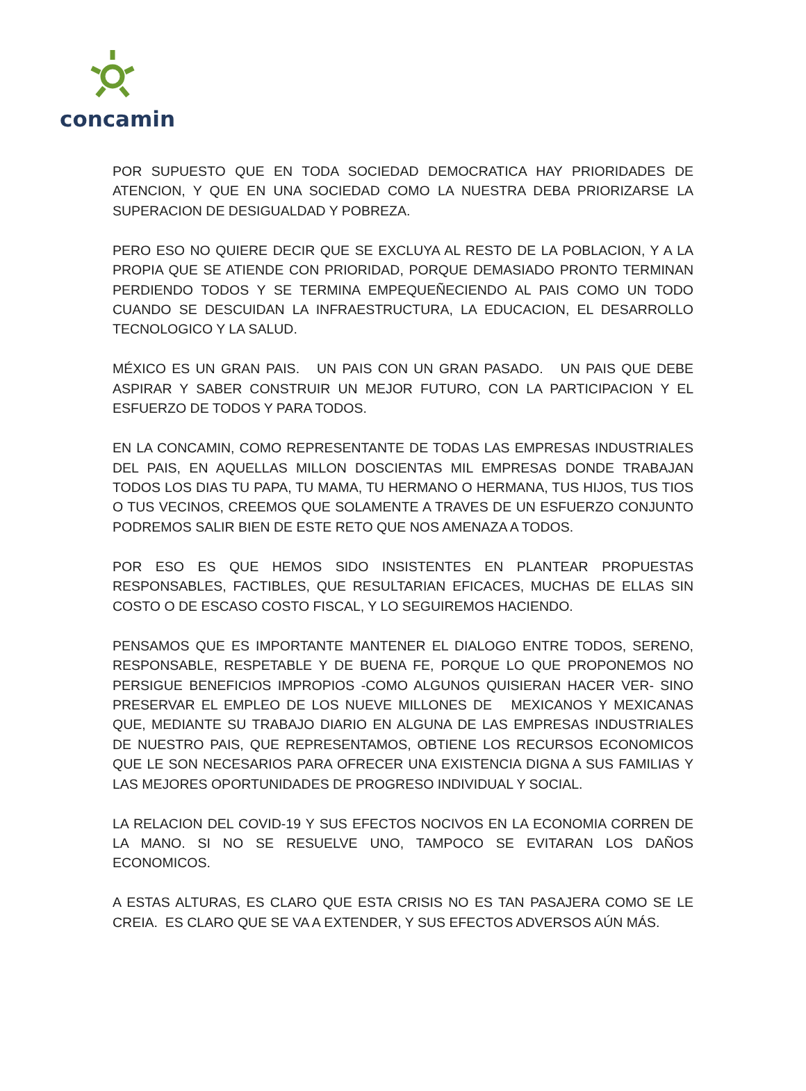concamin
POR SUPUESTO QUE EN TODA SOCIEDAD DEMOCRATICA HAY PRIORIDADES DE ATENCION, Y QUE EN UNA SOCIEDAD COMO LA NUESTRA DEBA PRIORIZARSE LA SUPERACION DE DESIGUALDAD Y POBREZA.
PERO ESO NO QUIERE DECIR QUE SE EXCLUYA AL RESTO DE LA POBLACION, Y A LA PROPIA QUE SE ATIENDE CON PRIORIDAD, PORQUE DEMASIADO PRONTO TERMINAN PERDIENDO TODOS Y SE TERMINA EMPEQUEÑECIENDO AL PAIS COMO UN TODO CUANDO SE DESCUIDAN LA INFRAESTRUCTURA, LA EDUCACION, EL DESARROLLO TECNOLOGICO Y LA SALUD.
MÉXICO ES UN GRAN PAIS. UN PAIS CON UN GRAN PASADO. UN PAIS QUE DEBE ASPIRAR Y SABER CONSTRUIR UN MEJOR FUTURO, CON LA PARTICIPACION Y EL ESFUERZO DE TODOS Y PARA TODOS.
EN LA CONCAMIN, COMO REPRESENTANTE DE TODAS LAS EMPRESAS INDUSTRIALES DEL PAIS, EN AQUELLAS MILLON DOSCIENTAS MIL EMPRESAS DONDE TRABAJAN TODOS LOS DIAS TU PAPA, TU MAMA, TU HERMANO O HERMANA, TUS HIJOS, TUS TIOS O TUS VECINOS, CREEMOS QUE SOLAMENTE A TRAVES DE UN ESFUERZO CONJUNTO PODREMOS SALIR BIEN DE ESTE RETO QUE NOS AMENAZA A TODOS.
POR ESO ES QUE HEMOS SIDO INSISTENTES EN PLANTEAR PROPUESTAS RESPONSABLES, FACTIBLES, QUE RESULTARIAN EFICACES, MUCHAS DE ELLAS SIN COSTO O DE ESCASO COSTO FISCAL, Y LO SEGUIREMOS HACIENDO.
PENSAMOS QUE ES IMPORTANTE MANTENER EL DIALOGO ENTRE TODOS, SERENO, RESPONSABLE, RESPETABLE Y DE BUENA FE, PORQUE LO QUE PROPONEMOS NO PERSIGUE BENEFICIOS IMPROPIOS -COMO ALGUNOS QUISIERAN HACER VER- SINO PRESERVAR EL EMPLEO DE LOS NUEVE MILLONES DE MEXICANOS Y MEXICANAS QUE, MEDIANTE SU TRABAJO DIARIO EN ALGUNA DE LAS EMPRESAS INDUSTRIALES DE NUESTRO PAIS, QUE REPRESENTAMOS, OBTIENE LOS RECURSOS ECONOMICOS QUE LE SON NECESARIOS PARA OFRECER UNA EXISTENCIA DIGNA A SUS FAMILIAS Y LAS MEJORES OPORTUNIDADES DE PROGRESO INDIVIDUAL Y SOCIAL.
LA RELACION DEL COVID-19 Y SUS EFECTOS NOCIVOS EN LA ECONOMIA CORREN DE LA MANO. SI NO SE RESUELVE UNO, TAMPOCO SE EVITARAN LOS DAÑOS ECONOMICOS.
A ESTAS ALTURAS, ES CLARO QUE ESTA CRISIS NO ES TAN PASAJERA COMO SE LE CREIA. ES CLARO QUE SE VA A EXTENDER, Y SUS EFECTOS ADVERSOS AÚN MÁS.